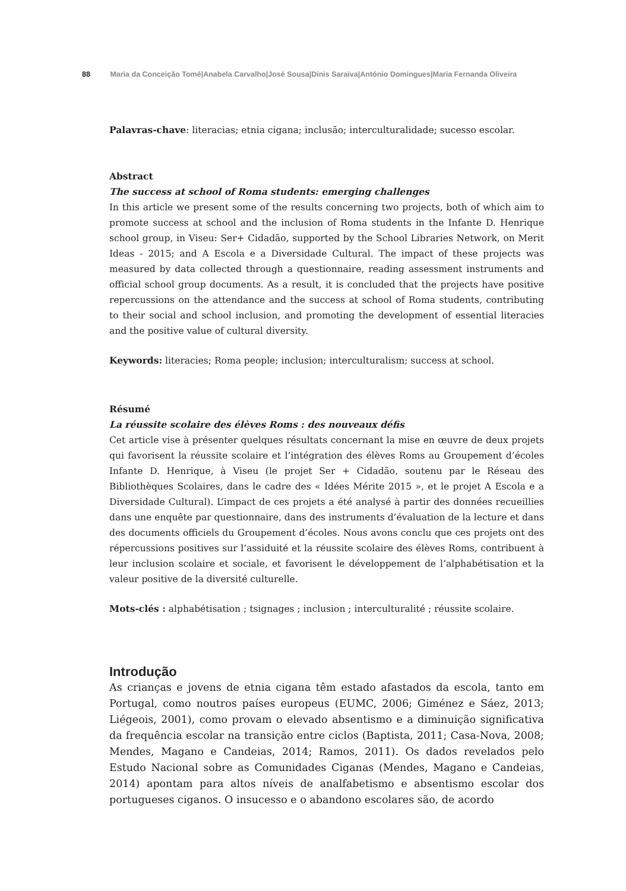88 Maria da Conceição Tomé|Anabela Carvalho|José Sousa|Dinis Saraiva|António Domingues|Maria Fernanda Oliveira
Palavras-chave: literacias; etnia cigana; inclusão; interculturalidade; sucesso escolar.
Abstract
The success at school of Roma students: emerging challenges
In this article we present some of the results concerning two projects, both of which aim to promote success at school and the inclusion of Roma students in the Infante D. Henrique school group, in Viseu: Ser+ Cidadão, supported by the School Libraries Network, on Merit Ideas - 2015; and A Escola e a Diversidade Cultural. The impact of these projects was measured by data collected through a questionnaire, reading assessment instruments and official school group documents. As a result, it is concluded that the projects have positive repercussions on the attendance and the success at school of Roma students, contributing to their social and school inclusion, and promoting the development of essential literacies and the positive value of cultural diversity.
Keywords: literacies; Roma people; inclusion; interculturalism; success at school.
Résumé
La réussite scolaire des élèves Roms : des nouveaux défis
Cet article vise à présenter quelques résultats concernant la mise en œuvre de deux projets qui favorisent la réussite scolaire et l’intégration des élèves Roms au Groupement d’écoles Infante D. Henrique, à Viseu (le projet Ser + Cidadão, soutenu par le Réseau des Bibliothèques Scolaires, dans le cadre des « Idées Mérite 2015 », et le projet A Escola e a Diversidade Cultural). L’impact de ces projets a été analysé à partir des données recueillies dans une enquête par questionnaire, dans des instruments d’évaluation de la lecture et dans des documents officiels du Groupement d’écoles. Nous avons conclu que ces projets ont des répercussions positives sur l’assiduité et la réussite scolaire des élèves Roms, contribuent à leur inclusion scolaire et sociale, et favorisent le développement de l’alphabétisation et la valeur positive de la diversité culturelle.
Mots-clés : alphabétisation ; tsignages ; inclusion ; interculturalité ; réussite scolaire.
Introdução
As crianças e jovens de etnia cigana têm estado afastados da escola, tanto em Portugal, como noutros países europeus (EUMC, 2006; Giménez e Sáez, 2013; Liégeois, 2001), como provam o elevado absentismo e a diminuição significativa da frequência escolar na transição entre ciclos (Baptista, 2011; Casa-Nova, 2008; Mendes, Magano e Candeias, 2014; Ramos, 2011). Os dados revelados pelo Estudo Nacional sobre as Comunidades Ciganas (Mendes, Magano e Candeias, 2014) apontam para altos níveis de analfabetismo e absentismo escolar dos portugueses ciganos. O insucesso e o abandono escolares são, de acordo